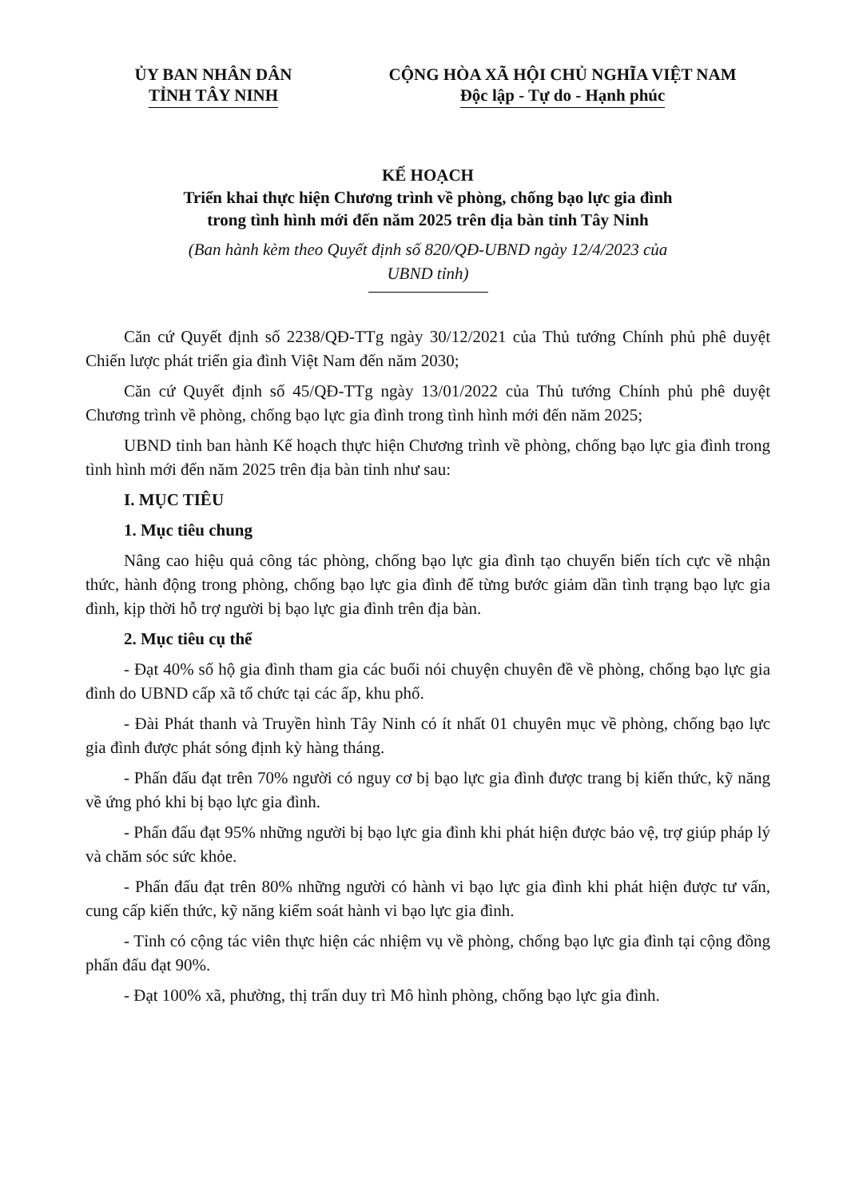ỦY BAN NHÂN DÂN
TỈNH TÂY NINH
CỘNG HÒA XÃ HỘI CHỦ NGHĨA VIỆT NAM
Độc lập - Tự do - Hạnh phúc
KẾ HOẠCH
Triển khai thực hiện Chương trình về phòng, chống bạo lực gia đình
trong tình hình mới đến năm 2025 trên địa bàn tỉnh Tây Ninh
(Ban hành kèm theo Quyết định số 820/QĐ-UBND ngày 12/4/2023 của
UBND tỉnh)
Căn cứ Quyết định số 2238/QĐ-TTg ngày 30/12/2021 của Thủ tướng Chính phủ phê duyệt Chiến lược phát triển gia đình Việt Nam đến năm 2030;
Căn cứ Quyết định số 45/QĐ-TTg ngày 13/01/2022 của Thủ tướng Chính phủ phê duyệt Chương trình về phòng, chống bạo lực gia đình trong tình hình mới đến năm 2025;
UBND tỉnh ban hành Kế hoạch thực hiện Chương trình về phòng, chống bạo lực gia đình trong tình hình mới đến năm 2025 trên địa bàn tỉnh như sau:
I. MỤC TIÊU
1. Mục tiêu chung
Nâng cao hiệu quả công tác phòng, chống bạo lực gia đình tạo chuyển biến tích cực về nhận thức, hành động trong phòng, chống bạo lực gia đình để từng bước giảm dần tình trạng bạo lực gia đình, kịp thời hỗ trợ người bị bạo lực gia đình trên địa bàn.
2. Mục tiêu cụ thể
- Đạt 40% số hộ gia đình tham gia các buổi nói chuyện chuyên đề về phòng, chống bạo lực gia đình do UBND cấp xã tổ chức tại các ấp, khu phố.
- Đài Phát thanh và Truyền hình Tây Ninh có ít nhất 01 chuyên mục về phòng, chống bạo lực gia đình được phát sóng định kỳ hàng tháng.
- Phấn đấu đạt trên 70% người có nguy cơ bị bạo lực gia đình được trang bị kiến thức, kỹ năng về ứng phó khi bị bạo lực gia đình.
- Phấn đấu đạt 95% những người bị bạo lực gia đình khi phát hiện được bảo vệ, trợ giúp pháp lý và chăm sóc sức khỏe.
- Phấn đấu đạt trên 80% những người có hành vi bạo lực gia đình khi phát hiện được tư vấn, cung cấp kiến thức, kỹ năng kiểm soát hành vi bạo lực gia đình.
- Tỉnh có cộng tác viên thực hiện các nhiệm vụ về phòng, chống bạo lực gia đình tại cộng đồng phấn đấu đạt 90%.
- Đạt 100% xã, phường, thị trấn duy trì Mô hình phòng, chống bạo lực gia đình.